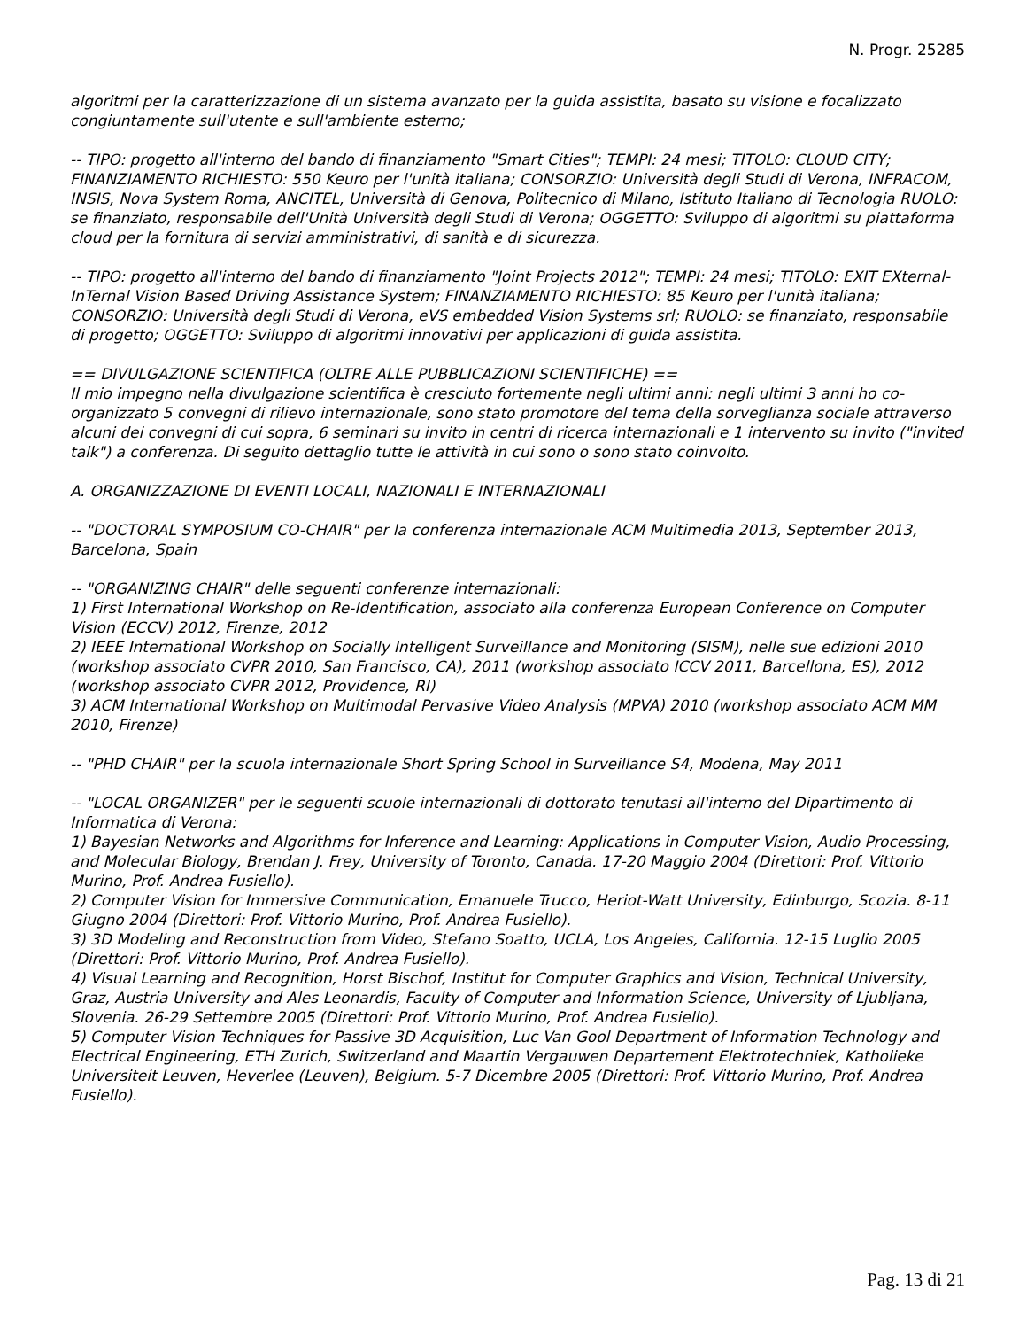N. Progr. 25285
algoritmi per la caratterizzazione di un sistema avanzato per la guida assistita, basato su visione e focalizzato congiuntamente sull'utente e sull'ambiente esterno;
-- TIPO: progetto all'interno del bando di finanziamento "Smart Cities"; TEMPI: 24 mesi; TITOLO: CLOUD CITY; FINANZIAMENTO RICHIESTO: 550 Keuro per l'unità italiana; CONSORZIO: Università degli Studi di Verona, INFRACOM, INSIS, Nova System Roma, ANCITEL, Università di Genova, Politecnico di Milano, Istituto Italiano di Tecnologia RUOLO: se finanziato, responsabile dell'Unità Università degli Studi di Verona; OGGETTO: Sviluppo di algoritmi su piattaforma cloud per la fornitura di servizi amministrativi, di sanità e di sicurezza.
-- TIPO: progetto all'interno del bando di finanziamento "Joint Projects 2012"; TEMPI: 24 mesi; TITOLO: EXIT EXternal-InTernal Vision Based Driving Assistance System; FINANZIAMENTO RICHIESTO: 85 Keuro per l'unità italiana; CONSORZIO: Università degli Studi di Verona, eVS embedded Vision Systems srl; RUOLO: se finanziato, responsabile di progetto; OGGETTO: Sviluppo di algoritmi innovativi per applicazioni di guida assistita.
== DIVULGAZIONE SCIENTIFICA (OLTRE ALLE PUBBLICAZIONI SCIENTIFICHE) ==
Il mio impegno nella divulgazione scientifica è cresciuto fortemente negli ultimi anni: negli ultimi 3 anni ho co-organizzato 5 convegni di rilievo internazionale, sono stato promotore del tema della sorveglianza sociale attraverso alcuni dei convegni di cui sopra, 6 seminari su invito in centri di ricerca internazionali e 1 intervento su invito ("invited talk") a conferenza. Di seguito dettaglio tutte le attività in cui sono o sono stato coinvolto.
A. ORGANIZZAZIONE DI EVENTI LOCALI, NAZIONALI E INTERNAZIONALI
-- "DOCTORAL SYMPOSIUM CO-CHAIR" per la conferenza internazionale ACM Multimedia 2013, September 2013, Barcelona, Spain
-- "ORGANIZING CHAIR" delle seguenti conferenze internazionali:
1) First International Workshop on Re-Identification, associato alla conferenza European Conference on Computer Vision (ECCV) 2012, Firenze, 2012
2) IEEE International Workshop on Socially Intelligent Surveillance and Monitoring (SISM), nelle sue edizioni 2010 (workshop associato CVPR 2010, San Francisco, CA), 2011 (workshop associato ICCV 2011, Barcellona, ES), 2012 (workshop associato CVPR 2012, Providence, RI)
3) ACM International Workshop on Multimodal Pervasive Video Analysis (MPVA) 2010 (workshop associato ACM MM 2010, Firenze)
-- "PHD CHAIR" per la scuola internazionale Short Spring School in Surveillance S4, Modena, May 2011
-- "LOCAL ORGANIZER" per le seguenti scuole internazionali di dottorato tenutasi all'interno del Dipartimento di Informatica di Verona:
1) Bayesian Networks and Algorithms for Inference and Learning: Applications in Computer Vision, Audio Processing, and Molecular Biology, Brendan J. Frey, University of Toronto, Canada. 17-20 Maggio 2004 (Direttori: Prof. Vittorio Murino, Prof. Andrea Fusiello).
2) Computer Vision for Immersive Communication, Emanuele Trucco, Heriot-Watt University, Edinburgo, Scozia. 8-11 Giugno 2004 (Direttori: Prof. Vittorio Murino, Prof. Andrea Fusiello).
3) 3D Modeling and Reconstruction from Video, Stefano Soatto, UCLA, Los Angeles, California. 12-15 Luglio 2005 (Direttori: Prof. Vittorio Murino, Prof. Andrea Fusiello).
4) Visual Learning and Recognition, Horst Bischof, Institut for Computer Graphics and Vision, Technical University, Graz, Austria University and Ales Leonardis, Faculty of Computer and Information Science, University of Ljubljana, Slovenia. 26-29 Settembre 2005 (Direttori: Prof. Vittorio Murino, Prof. Andrea Fusiello).
5) Computer Vision Techniques for Passive 3D Acquisition, Luc Van Gool Department of Information Technology and Electrical Engineering, ETH Zurich, Switzerland and Maartin Vergauwen Departement Elektrotechniek, Katholieke Universiteit Leuven, Heverlee (Leuven), Belgium. 5-7 Dicembre 2005 (Direttori: Prof. Vittorio Murino, Prof. Andrea Fusiello).
Pag. 13 di 21